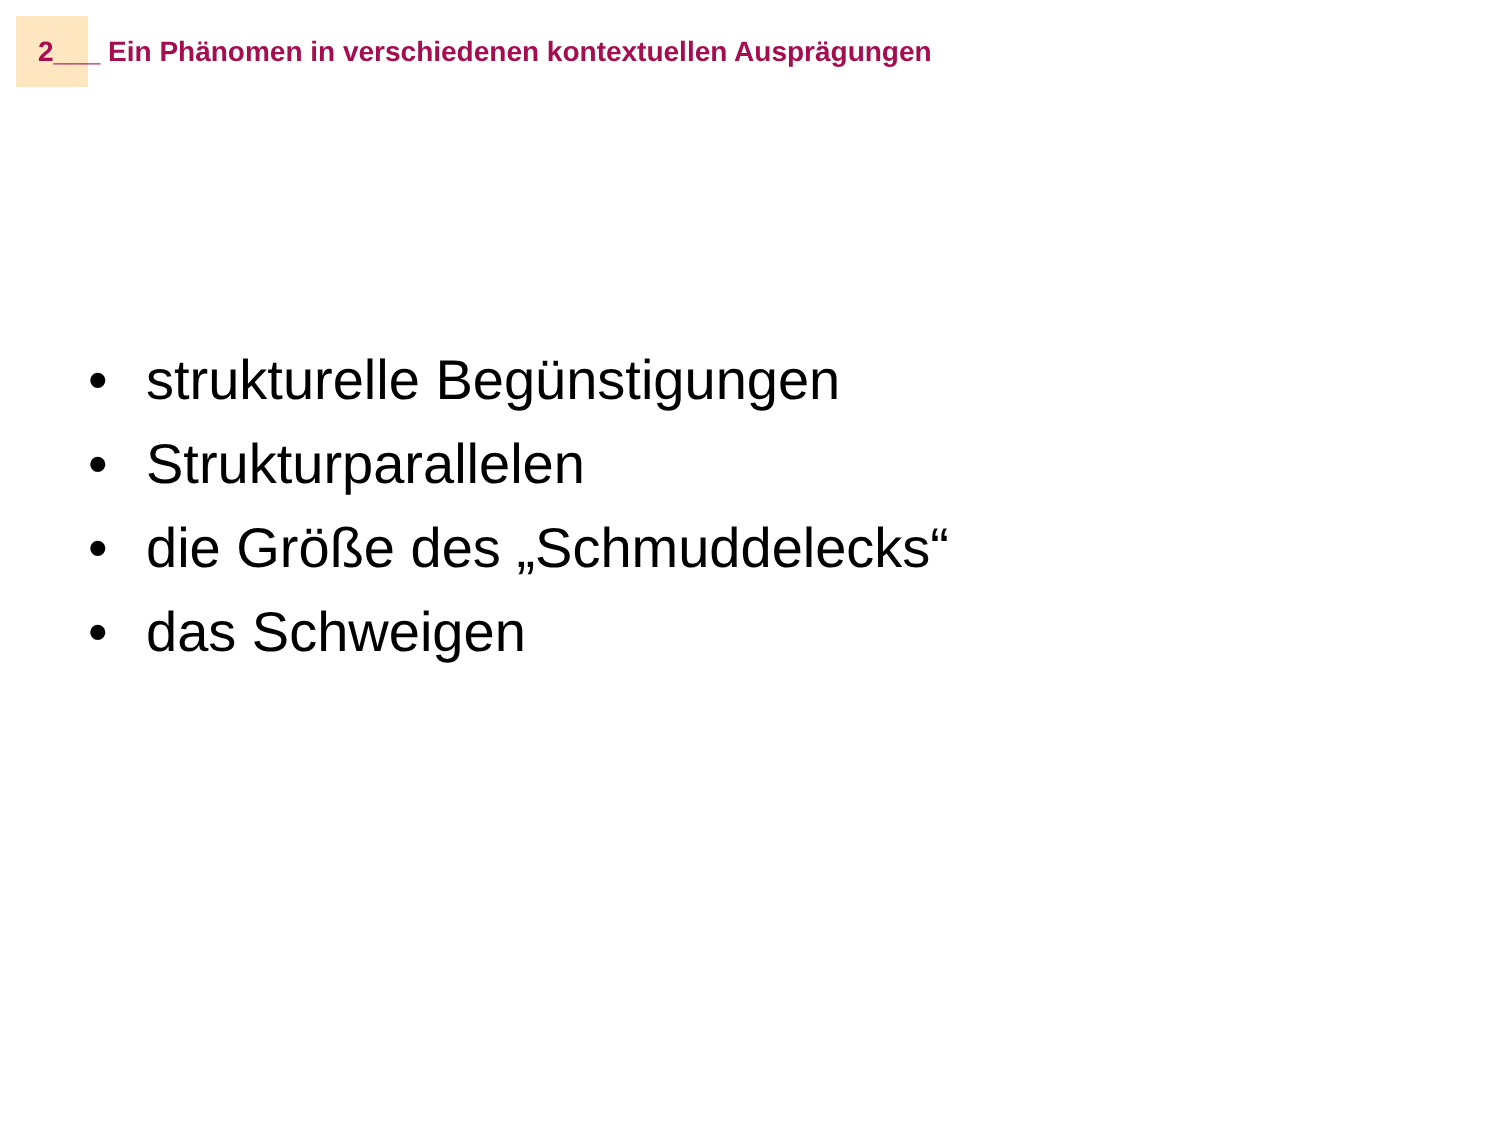2___ Ein Phänomen in verschiedenen kontextuellen Ausprägungen
• strukturelle Begünstigungen
• Strukturparallelen
• die Größe des „Schmuddelecks“
• das Schweigen